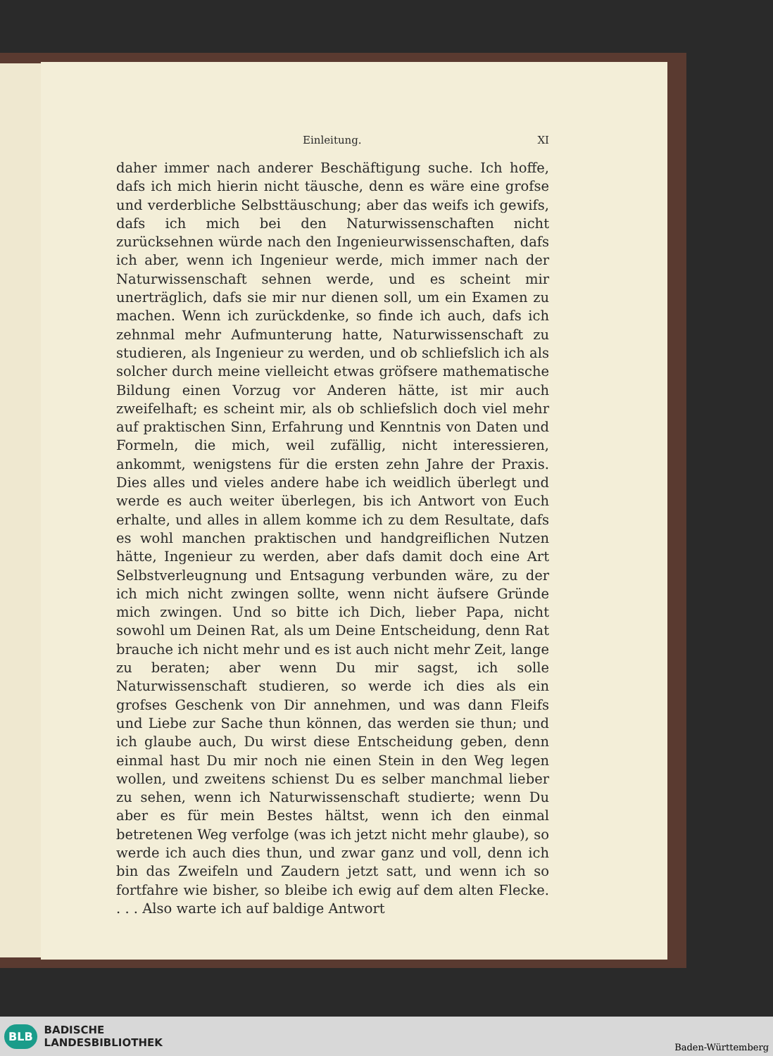Einleitung. XI
daher immer nach anderer Beschäftigung suche. Ich hoffe, dafs ich mich hierin nicht täusche, denn es wäre eine grofse und verderbliche Selbsttäuschung; aber das weifs ich gewifs, dafs ich mich bei den Naturwissenschaften nicht zurücksehnen würde nach den Ingenieurwissenschaften, dafs ich aber, wenn ich Ingenieur werde, mich immer nach der Naturwissenschaft sehnen werde, und es scheint mir unerträglich, dafs sie mir nur dienen soll, um ein Examen zu machen. Wenn ich zurückdenke, so finde ich auch, dafs ich zehnmal mehr Aufmunterung hatte, Naturwissenschaft zu studieren, als Ingenieur zu werden, und ob schliefslich ich als solcher durch meine vielleicht etwas gröfsere mathematische Bildung einen Vorzug vor Anderen hätte, ist mir auch zweifelhaft; es scheint mir, als ob schliefslich doch viel mehr auf praktischen Sinn, Erfahrung und Kenntnis von Daten und Formeln, die mich, weil zufällig, nicht interessieren, ankommt, wenigstens für die ersten zehn Jahre der Praxis. Dies alles und vieles andere habe ich weidlich überlegt und werde es auch weiter überlegen, bis ich Antwort von Euch erhalte, und alles in allem komme ich zu dem Resultate, dafs es wohl manchen praktischen und handgreiflichen Nutzen hätte, Ingenieur zu werden, aber dafs damit doch eine Art Selbstverleugnung und Entsagung verbunden wäre, zu der ich mich nicht zwingen sollte, wenn nicht äufsere Gründe mich zwingen. Und so bitte ich Dich, lieber Papa, nicht sowohl um Deinen Rat, als um Deine Entscheidung, denn Rat brauche ich nicht mehr und es ist auch nicht mehr Zeit, lange zu beraten; aber wenn Du mir sagst, ich solle Naturwissenschaft studieren, so werde ich dies als ein grofses Geschenk von Dir annehmen, und was dann Fleifs und Liebe zur Sache thun können, das werden sie thun; und ich glaube auch, Du wirst diese Entscheidung geben, denn einmal hast Du mir noch nie einen Stein in den Weg legen wollen, und zweitens schienst Du es selber manchmal lieber zu sehen, wenn ich Naturwissenschaft studierte; wenn Du aber es für mein Bestes hältst, wenn ich den einmal betretenen Weg verfolge (was ich jetzt nicht mehr glaube), so werde ich auch dies thun, und zwar ganz und voll, denn ich bin das Zweifeln und Zaudern jetzt satt, und wenn ich so fortfahre wie bisher, so bleibe ich ewig auf dem alten Flecke. . . . Also warte ich auf baldige Antwort
BLB BADISCHE
LANDESBIBLIOTHEK
Baden-Württemberg